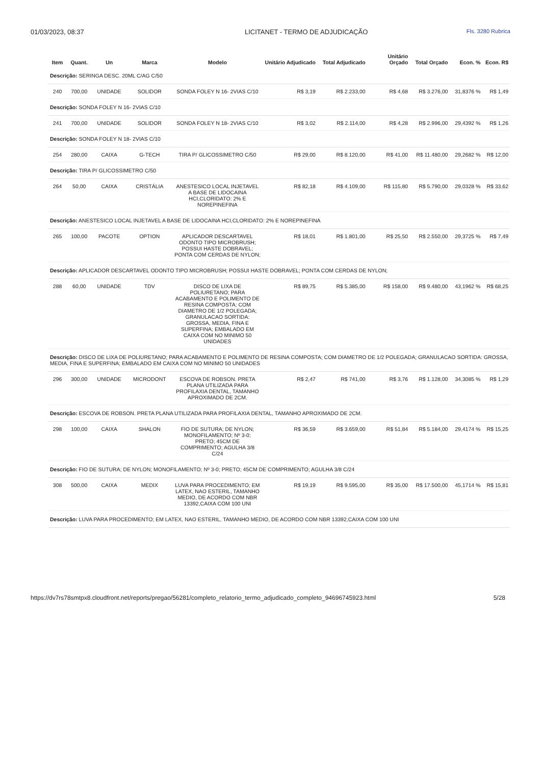01/03/2023, 08:37 LICITANET - TERMO DE ADJUDICAÇÃO
Fls. 3280 Rubrica
| Item | Quant. | Un | Marca | Modelo | Unitário Adjudicado | Total Adjudicado | Unitário Orçado | Total Orçado | Econ. % | Econ. R$ |
| --- | --- | --- | --- | --- | --- | --- | --- | --- | --- | --- |
| Descrição: SERINGA DESC. 20ML C/AG C/50 | | | | | | | | | | |
| 240 | 700,00 | UNIDADE | SOLIDOR | SONDA FOLEY N 16- 2VIAS C/10 | R$ 3,19 | R$ 2.233,00 | R$ 4,68 | R$ 3.276,00 | 31,8376 % | R$ 1,49 |
| Descrição: SONDA FOLEY N 16- 2VIAS C/10 | | | | | | | | | | |
| 241 | 700,00 | UNIDADE | SOLIDOR | SONDA FOLEY N 18- 2VIAS C/10 | R$ 3,02 | R$ 2.114,00 | R$ 4,28 | R$ 2.996,00 | 29,4392 % | R$ 1,26 |
| Descrição: SONDA FOLEY N 18- 2VIAS C/10 | | | | | | | | | | |
| 254 | 280,00 | CAIXA | G-TECH | TIRA P/ GLICOSSIMETRO C/50 | R$ 29,00 | R$ 8.120,00 | R$ 41,00 | R$ 11.480,00 | 29,2682 % | R$ 12,00 |
| Descrição: TIRA P/ GLICOSSIMETRO C/50 | | | | | | | | | | |
| 264 | 50,00 | CAIXA | CRISTÁLIA | ANESTESICO LOCAL INJETAVEL A BASE DE LIDOCAINA HCI,CLORIDATO: 2% E NOREPINEFINA | R$ 82,18 | R$ 4.109,00 | R$ 115,80 | R$ 5.790,00 | 29,0328 % | R$ 33,62 |
| Descrição: ANESTESICO LOCAL INJETAVEL A BASE DE LIDOCAINA HCI,CLORIDATO: 2% E NOREPINEFINA | | | | | | | | | | |
| 265 | 100,00 | PACOTE | OPTION | APLICADOR DESCARTAVEL ODONTO TIPO MICROBRUSH; POSSUI HASTE DOBRAVEL; PONTA COM CERDAS DE NYLON; | R$ 18,01 | R$ 1.801,00 | R$ 25,50 | R$ 2.550,00 | 29,3725 % | R$ 7,49 |
| Descrição: APLICADOR DESCARTAVEL ODONTO TIPO MICROBRUSH; POSSUI HASTE DOBRAVEL; PONTA COM CERDAS DE NYLON; | | | | | | | | | | |
| 288 | 60,00 | UNIDADE | TDV | DISCO DE LIXA DE POLIURETANO; PARA ACABAMENTO E POLIMENTO DE RESINA COMPOSTA; COM DIAMETRO DE 1/2 POLEGADA; GRANULACAO SORTIDA: GROSSA, MEDIA, FINA E SUPERFINA; EMBALADO EM CAIXA COM NO MINIMO 50 UNIDADES | R$ 89,75 | R$ 5.385,00 | R$ 158,00 | R$ 9.480,00 | 43,1962 % | R$ 68,25 |
| Descrição: DISCO DE LIXA DE POLIURETANO; PARA ACABAMENTO E POLIMENTO DE RESINA COMPOSTA; COM DIAMETRO DE 1/2 POLEGADA; GRANULACAO SORTIDA: GROSSA, MEDIA, FINA E SUPERFINA; EMBALADO EM CAIXA COM NO MINIMO 50 UNIDADES | | | | | | | | | | |
| 296 | 300,00 | UNIDADE | MICRODONT | ESCOVA DE ROBSON. PRETA PLANA UTILIZADA PARA PROFILAXIA DENTAL, TAMANHO APROXIMADO DE 2CM. | R$ 2,47 | R$ 741,00 | R$ 3,76 | R$ 1.128,00 | 34,3085 % | R$ 1,29 |
| Descrição: ESCOVA DE ROBSON. PRETA PLANA UTILIZADA PARA PROFILAXIA DENTAL, TAMANHO APROXIMADO DE 2CM. | | | | | | | | | | |
| 298 | 100,00 | CAIXA | SHALON | FIO DE SUTURA; DE NYLON; MONOFILAMENTO; Nº 3-0; PRETO; 45CM DE COMPRIMENTO; AGULHA 3/8 C/24 | R$ 36,59 | R$ 3.659,00 | R$ 51,84 | R$ 5.184,00 | 29,4174 % | R$ 15,25 |
| Descrição: FIO DE SUTURA; DE NYLON; MONOFILAMENTO; Nº 3-0; PRETO; 45CM DE COMPRIMENTO; AGULHA 3/8 C/24 | | | | | | | | | | |
| 308 | 500,00 | CAIXA | MEDIX | LUVA PARA PROCEDIMENTO; EM LATEX, NAO ESTERIL, TAMANHO MEDIO, DE ACORDO COM NBR 13392,CAIXA COM 100 UNI | R$ 19,19 | R$ 9.595,00 | R$ 35,00 | R$ 17.500,00 | 45,1714 % | R$ 15,81 |
| Descrição: LUVA PARA PROCEDIMENTO; EM LATEX, NAO ESTERIL, TAMANHO MEDIO, DE ACORDO COM NBR 13392,CAIXA COM 100 UNI | | | | | | | | | | |
https://dv7rs78smtpx8.cloudfront.net/reports/pregao/56281/completo_relatorio_termo_adjudicado_completo_94696745923.html 5/28